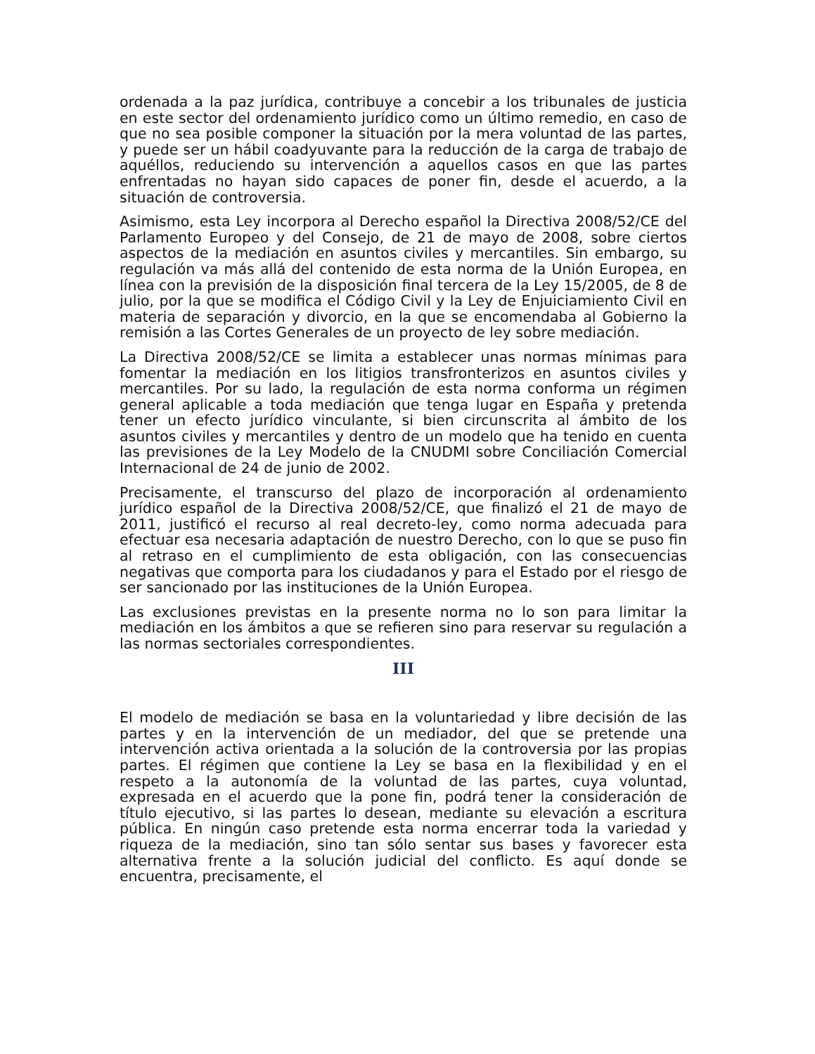ordenada a la paz jurídica, contribuye a concebir a los tribunales de justicia en este sector del ordenamiento jurídico como un último remedio, en caso de que no sea posible componer la situación por la mera voluntad de las partes, y puede ser un hábil coadyuvante para la reducción de la carga de trabajo de aquéllos, reduciendo su intervención a aquellos casos en que las partes enfrentadas no hayan sido capaces de poner fin, desde el acuerdo, a la situación de controversia.
Asimismo, esta Ley incorpora al Derecho español la Directiva 2008/52/CE del Parlamento Europeo y del Consejo, de 21 de mayo de 2008, sobre ciertos aspectos de la mediación en asuntos civiles y mercantiles. Sin embargo, su regulación va más allá del contenido de esta norma de la Unión Europea, en línea con la previsión de la disposición final tercera de la Ley 15/2005, de 8 de julio, por la que se modifica el Código Civil y la Ley de Enjuiciamiento Civil en materia de separación y divorcio, en la que se encomendaba al Gobierno la remisión a las Cortes Generales de un proyecto de ley sobre mediación.
La Directiva 2008/52/CE se limita a establecer unas normas mínimas para fomentar la mediación en los litigios transfronterizos en asuntos civiles y mercantiles. Por su lado, la regulación de esta norma conforma un régimen general aplicable a toda mediación que tenga lugar en España y pretenda tener un efecto jurídico vinculante, si bien circunscrita al ámbito de los asuntos civiles y mercantiles y dentro de un modelo que ha tenido en cuenta las previsiones de la Ley Modelo de la CNUDMI sobre Conciliación Comercial Internacional de 24 de junio de 2002.
Precisamente, el transcurso del plazo de incorporación al ordenamiento jurídico español de la Directiva 2008/52/CE, que finalizó el 21 de mayo de 2011, justificó el recurso al real decreto-ley, como norma adecuada para efectuar esa necesaria adaptación de nuestro Derecho, con lo que se puso fin al retraso en el cumplimiento de esta obligación, con las consecuencias negativas que comporta para los ciudadanos y para el Estado por el riesgo de ser sancionado por las instituciones de la Unión Europea.
Las exclusiones previstas en la presente norma no lo son para limitar la mediación en los ámbitos a que se refieren sino para reservar su regulación a las normas sectoriales correspondientes.
III
El modelo de mediación se basa en la voluntariedad y libre decisión de las partes y en la intervención de un mediador, del que se pretende una intervención activa orientada a la solución de la controversia por las propias partes. El régimen que contiene la Ley se basa en la flexibilidad y en el respeto a la autonomía de la voluntad de las partes, cuya voluntad, expresada en el acuerdo que la pone fin, podrá tener la consideración de título ejecutivo, si las partes lo desean, mediante su elevación a escritura pública. En ningún caso pretende esta norma encerrar toda la variedad y riqueza de la mediación, sino tan sólo sentar sus bases y favorecer esta alternativa frente a la solución judicial del conflicto. Es aquí donde se encuentra, precisamente, el